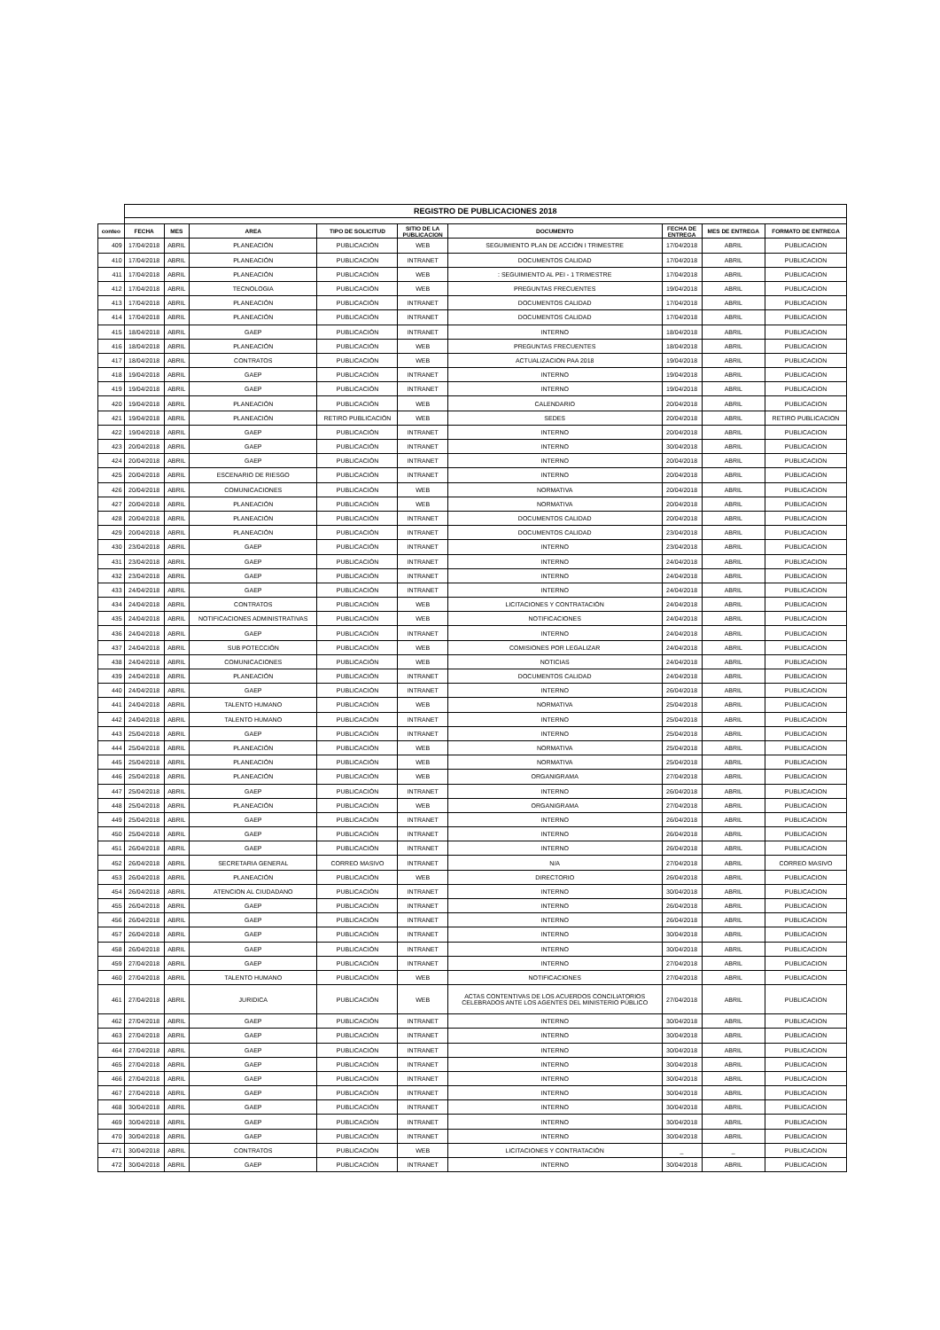| | REGISTRO DE PUBLICACIONES 2018 | | | | | | | | |
| conteo | FECHA | MES | AREA | TIPO DE SOLICITUD | SITIO DE LA PUBLICACION | DOCUMENTO | FECHA DE ENTREGA | MES DE ENTREGA | FORMATO DE ENTREGA |
| 409 | 17/04/2018 | ABRIL | PLANEACIÓN | PUBLICACIÓN | WEB | SEGUIMIENTO PLAN DE ACCIÓN I TRIMESTRE | 17/04/2018 | ABRIL | PUBLICACION |
| 410 | 17/04/2018 | ABRIL | PLANEACIÓN | PUBLICACIÓN | INTRANET | DOCUMENTOS CALIDAD | 17/04/2018 | ABRIL | PUBLICACION |
| 411 | 17/04/2018 | ABRIL | PLANEACIÓN | PUBLICACIÓN | WEB | : SEGUIMIENTO AL PEI - 1 TRIMESTRE | 17/04/2018 | ABRIL | PUBLICACION |
| 412 | 17/04/2018 | ABRIL | TECNOLOGIA | PUBLICACIÓN | WEB | PREGUNTAS FRECUENTES | 19/04/2018 | ABRIL | PUBLICACION |
| 413 | 17/04/2018 | ABRIL | PLANEACIÓN | PUBLICACIÓN | INTRANET | DOCUMENTOS CALIDAD | 17/04/2018 | ABRIL | PUBLICACION |
| 414 | 17/04/2018 | ABRIL | PLANEACIÓN | PUBLICACIÓN | INTRANET | DOCUMENTOS CALIDAD | 17/04/2018 | ABRIL | PUBLICACION |
| 415 | 18/04/2018 | ABRIL | GAEP | PUBLICACIÓN | INTRANET | INTERNO | 18/04/2018 | ABRIL | PUBLICACION |
| 416 | 18/04/2018 | ABRIL | PLANEACIÓN | PUBLICACIÓN | WEB | PREGUNTAS FRECUENTES | 18/04/2018 | ABRIL | PUBLICACION |
| 417 | 18/04/2018 | ABRIL | CONTRATOS | PUBLICACIÓN | WEB | ACTUALIZACION PAA 2018 | 19/04/2018 | ABRIL | PUBLICACION |
| 418 | 19/04/2018 | ABRIL | GAEP | PUBLICACIÓN | INTRANET | INTERNO | 19/04/2018 | ABRIL | PUBLICACION |
| 419 | 19/04/2018 | ABRIL | GAEP | PUBLICACIÓN | INTRANET | INTERNO | 19/04/2018 | ABRIL | PUBLICACION |
| 420 | 19/04/2018 | ABRIL | PLANEACIÓN | PUBLICACIÓN | WEB | CALENDARIO | 20/04/2018 | ABRIL | PUBLICACION |
| 421 | 19/04/2018 | ABRIL | PLANEACIÓN | RETIRO PUBLICACIÓN | WEB | SEDES | 20/04/2018 | ABRIL | RETIRO PUBLICACION |
| 422 | 19/04/2018 | ABRIL | GAEP | PUBLICACIÓN | INTRANET | INTERNO | 20/04/2018 | ABRIL | PUBLICACION |
| 423 | 20/04/2018 | ABRIL | GAEP | PUBLICACIÓN | INTRANET | INTERNO | 30/04/2018 | ABRIL | PUBLICACION |
| 424 | 20/04/2018 | ABRIL | GAEP | PUBLICACIÓN | INTRANET | INTERNO | 20/04/2018 | ABRIL | PUBLICACION |
| 425 | 20/04/2018 | ABRIL | ESCENARIO DE RIESGO | PUBLICACIÓN | INTRANET | INTERNO | 20/04/2018 | ABRIL | PUBLICACION |
| 426 | 20/04/2018 | ABRIL | COMUNICACIONES | PUBLICACIÓN | WEB | NORMATIVA | 20/04/2018 | ABRIL | PUBLICACION |
| 427 | 20/04/2018 | ABRIL | PLANEACIÓN | PUBLICACIÓN | WEB | NORMATIVA | 20/04/2018 | ABRIL | PUBLICACION |
| 428 | 20/04/2018 | ABRIL | PLANEACIÓN | PUBLICACIÓN | INTRANET | DOCUMENTOS CALIDAD | 20/04/2018 | ABRIL | PUBLICACION |
| 429 | 20/04/2018 | ABRIL | PLANEACIÓN | PUBLICACIÓN | INTRANET | DOCUMENTOS CALIDAD | 23/04/2018 | ABRIL | PUBLICACION |
| 430 | 23/04/2018 | ABRIL | GAEP | PUBLICACIÓN | INTRANET | INTERNO | 23/04/2018 | ABRIL | PUBLICACION |
| 431 | 23/04/2018 | ABRIL | GAEP | PUBLICACIÓN | INTRANET | INTERNO | 24/04/2018 | ABRIL | PUBLICACION |
| 432 | 23/04/2018 | ABRIL | GAEP | PUBLICACIÓN | INTRANET | INTERNO | 24/04/2018 | ABRIL | PUBLICACION |
| 433 | 24/04/2018 | ABRIL | GAEP | PUBLICACIÓN | INTRANET | INTERNO | 24/04/2018 | ABRIL | PUBLICACION |
| 434 | 24/04/2018 | ABRIL | CONTRATOS | PUBLICACIÓN | WEB | LICITACIONES Y CONTRATACIÓN | 24/04/2018 | ABRIL | PUBLICACION |
| 435 | 24/04/2018 | ABRIL | NOTIFICACIONES ADMINISTRATIVAS | PUBLICACIÓN | WEB | NOTIFICACIONES | 24/04/2018 | ABRIL | PUBLICACION |
| 436 | 24/04/2018 | ABRIL | GAEP | PUBLICACIÓN | INTRANET | INTERNO | 24/04/2018 | ABRIL | PUBLICACION |
| 437 | 24/04/2018 | ABRIL | SUB POTECCIÓN | PUBLICACIÓN | WEB | COMISIONES POR LEGALIZAR | 24/04/2018 | ABRIL | PUBLICACION |
| 438 | 24/04/2018 | ABRIL | COMUNICACIONES | PUBLICACIÓN | WEB | NOTICIAS | 24/04/2018 | ABRIL | PUBLICACION |
| 439 | 24/04/2018 | ABRIL | PLANEACIÓN | PUBLICACIÓN | INTRANET | DOCUMENTOS CALIDAD | 24/04/2018 | ABRIL | PUBLICACION |
| 440 | 24/04/2018 | ABRIL | GAEP | PUBLICACIÓN | INTRANET | INTERNO | 26/04/2018 | ABRIL | PUBLICACION |
| 441 | 24/04/2018 | ABRIL | TALENTO HUMANO | PUBLICACIÓN | WEB | NORMATIVA | 25/04/2018 | ABRIL | PUBLICACION |
| 442 | 24/04/2018 | ABRIL | TALENTO HUMANO | PUBLICACIÓN | INTRANET | INTERNO | 25/04/2018 | ABRIL | PUBLICACION |
| 443 | 25/04/2018 | ABRIL | GAEP | PUBLICACIÓN | INTRANET | INTERNO | 25/04/2018 | ABRIL | PUBLICACION |
| 444 | 25/04/2018 | ABRIL | PLANEACIÓN | PUBLICACIÓN | WEB | NORMATIVA | 25/04/2018 | ABRIL | PUBLICACION |
| 445 | 25/04/2018 | ABRIL | PLANEACIÓN | PUBLICACIÓN | WEB | NORMATIVA | 25/04/2018 | ABRIL | PUBLICACION |
| 446 | 25/04/2018 | ABRIL | PLANEACIÓN | PUBLICACIÓN | WEB | ORGANIGRAMA | 27/04/2018 | ABRIL | PUBLICACION |
| 447 | 25/04/2018 | ABRIL | GAEP | PUBLICACIÓN | INTRANET | INTERNO | 26/04/2018 | ABRIL | PUBLICACION |
| 448 | 25/04/2018 | ABRIL | PLANEACIÓN | PUBLICACIÓN | WEB | ORGANIGRAMA | 27/04/2018 | ABRIL | PUBLICACION |
| 449 | 25/04/2018 | ABRIL | GAEP | PUBLICACIÓN | INTRANET | INTERNO | 26/04/2018 | ABRIL | PUBLICACION |
| 450 | 25/04/2018 | ABRIL | GAEP | PUBLICACIÓN | INTRANET | INTERNO | 26/04/2018 | ABRIL | PUBLICACION |
| 451 | 26/04/2018 | ABRIL | GAEP | PUBLICACIÓN | INTRANET | INTERNO | 26/04/2018 | ABRIL | PUBLICACION |
| 452 | 26/04/2018 | ABRIL | SECRETARIA GENERAL | CORREO MASIVO | INTRANET | N/A | 27/04/2018 | ABRIL | CORREO MASIVO |
| 453 | 26/04/2018 | ABRIL | PLANEACIÓN | PUBLICACIÓN | WEB | DIRECTORIO | 26/04/2018 | ABRIL | PUBLICACION |
| 454 | 26/04/2018 | ABRIL | ATENCION AL CIUDADANO | PUBLICACIÓN | INTRANET | INTERNO | 30/04/2018 | ABRIL | PUBLICACION |
| 455 | 26/04/2018 | ABRIL | GAEP | PUBLICACIÓN | INTRANET | INTERNO | 26/04/2018 | ABRIL | PUBLICACION |
| 456 | 26/04/2018 | ABRIL | GAEP | PUBLICACIÓN | INTRANET | INTERNO | 26/04/2018 | ABRIL | PUBLICACION |
| 457 | 26/04/2018 | ABRIL | GAEP | PUBLICACIÓN | INTRANET | INTERNO | 30/04/2018 | ABRIL | PUBLICACION |
| 458 | 26/04/2018 | ABRIL | GAEP | PUBLICACIÓN | INTRANET | INTERNO | 30/04/2018 | ABRIL | PUBLICACION |
| 459 | 27/04/2018 | ABRIL | GAEP | PUBLICACIÓN | INTRANET | INTERNO | 27/04/2018 | ABRIL | PUBLICACION |
| 460 | 27/04/2018 | ABRIL | TALENTO HUMANO | PUBLICACIÓN | WEB | NOTIFICACIONES | 27/04/2018 | ABRIL | PUBLICACION |
| 461 | 27/04/2018 | ABRIL | JURIDICA | PUBLICACIÓN | WEB | ACTAS CONTENTIVAS DE LOS ACUERDOS CONCILIATORIOS CELEBRADOS ANTE LOS AGENTES DEL MINISTERIO PÚBLICO | 27/04/2018 | ABRIL | PUBLICACION |
| 462 | 27/04/2018 | ABRIL | GAEP | PUBLICACIÓN | INTRANET | INTERNO | 30/04/2018 | ABRIL | PUBLICACION |
| 463 | 27/04/2018 | ABRIL | GAEP | PUBLICACIÓN | INTRANET | INTERNO | 30/04/2018 | ABRIL | PUBLICACION |
| 464 | 27/04/2018 | ABRIL | GAEP | PUBLICACIÓN | INTRANET | INTERNO | 30/04/2018 | ABRIL | PUBLICACION |
| 465 | 27/04/2018 | ABRIL | GAEP | PUBLICACIÓN | INTRANET | INTERNO | 30/04/2018 | ABRIL | PUBLICACION |
| 466 | 27/04/2018 | ABRIL | GAEP | PUBLICACIÓN | INTRANET | INTERNO | 30/04/2018 | ABRIL | PUBLICACION |
| 467 | 27/04/2018 | ABRIL | GAEP | PUBLICACIÓN | INTRANET | INTERNO | 30/04/2018 | ABRIL | PUBLICACION |
| 468 | 30/04/2018 | ABRIL | GAEP | PUBLICACIÓN | INTRANET | INTERNO | 30/04/2018 | ABRIL | PUBLICACION |
| 469 | 30/04/2018 | ABRIL | GAEP | PUBLICACIÓN | INTRANET | INTERNO | 30/04/2018 | ABRIL | PUBLICACION |
| 470 | 30/04/2018 | ABRIL | GAEP | PUBLICACIÓN | INTRANET | INTERNO | 30/04/2018 | ABRIL | PUBLICACION |
| 471 | 30/04/2018 | ABRIL | CONTRATOS | PUBLICACIÓN | WEB | LICITACIONES Y CONTRATACIÓN | _ | _ | PUBLICACION |
| 472 | 30/04/2018 | ABRIL | GAEP | PUBLICACIÓN | INTRANET | INTERNO | 30/04/2018 | ABRIL | PUBLICACION |